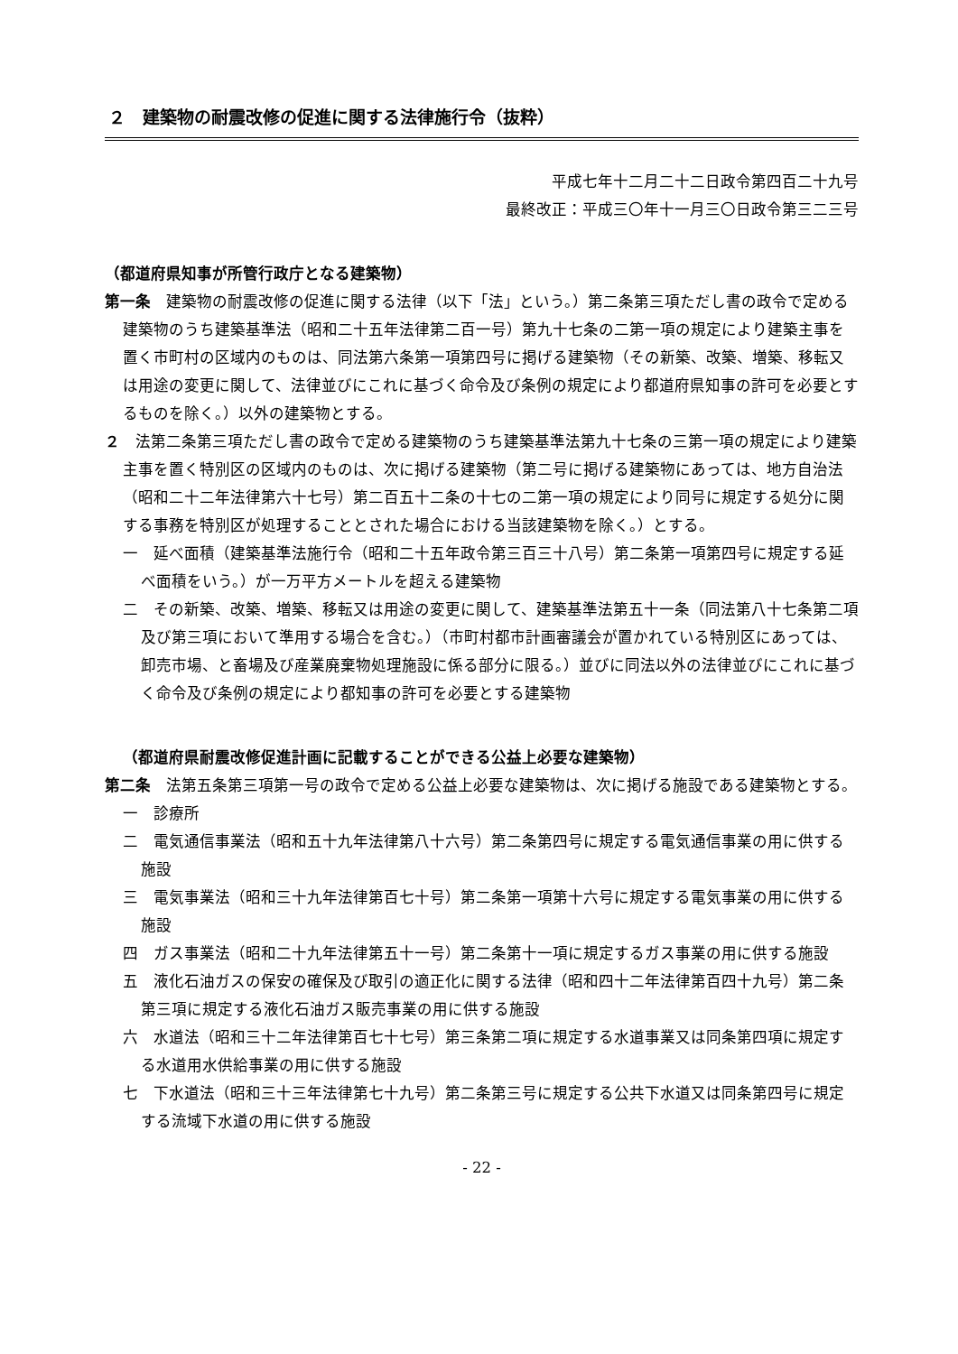２　建築物の耐震改修の促進に関する法律施行令（抜粋）
平成七年十二月二十二日政令第四百二十九号
最終改正：平成三〇年十一月三〇日政令第三二三号
（都道府県知事が所管行政庁となる建築物）
第一条　建築物の耐震改修の促進に関する法律（以下「法」という。）第二条第三項ただし書の政令で定める建築物のうち建築基準法（昭和二十五年法律第二百一号）第九十七条の二第一項の規定により建築主事を置く市町村の区域内のものは、同法第六条第一項第四号に掲げる建築物（その新築、改築、増築、移転又は用途の変更に関して、法律並びにこれに基づく命令及び条例の規定により都道府県知事の許可を必要とするものを除く。）以外の建築物とする。
２　法第二条第三項ただし書の政令で定める建築物のうち建築基準法第九十七条の三第一項の規定により建築主事を置く特別区の区域内のものは、次に掲げる建築物（第二号に掲げる建築物にあっては、地方自治法（昭和二十二年法律第六十七号）第二百五十二条の十七の二第一項の規定により同号に規定する処分に関する事務を特別区が処理することとされた場合における当該建築物を除く。）とする。
一　延べ面積（建築基準法施行令（昭和二十五年政令第三百三十八号）第二条第一項第四号に規定する延べ面積をいう。）が一万平方メートルを超える建築物
二　その新築、改築、増築、移転又は用途の変更に関して、建築基準法第五十一条（同法第八十七条第二項及び第三項において準用する場合を含む。）（市町村都市計画審議会が置かれている特別区にあっては、卸売市場、と畜場及び産業廃棄物処理施設に係る部分に限る。）並びに同法以外の法律並びにこれに基づく命令及び条例の規定により都知事の許可を必要とする建築物
（都道府県耐震改修促進計画に記載することができる公益上必要な建築物）
第二条　法第五条第三項第一号の政令で定める公益上必要な建築物は、次に掲げる施設である建築物とする。
一　診療所
二　電気通信事業法（昭和五十九年法律第八十六号）第二条第四号に規定する電気通信事業の用に供する施設
三　電気事業法（昭和三十九年法律第百七十号）第二条第一項第十六号に規定する電気事業の用に供する施設
四　ガス事業法（昭和二十九年法律第五十一号）第二条第十一項に規定するガス事業の用に供する施設
五　液化石油ガスの保安の確保及び取引の適正化に関する法律（昭和四十二年法律第百四十九号）第二条第三項に規定する液化石油ガス販売事業の用に供する施設
六　水道法（昭和三十二年法律第百七十七号）第三条第二項に規定する水道事業又は同条第四項に規定する水道用水供給事業の用に供する施設
七　下水道法（昭和三十三年法律第七十九号）第二条第三号に規定する公共下水道又は同条第四号に規定する流域下水道の用に供する施設
- 22 -